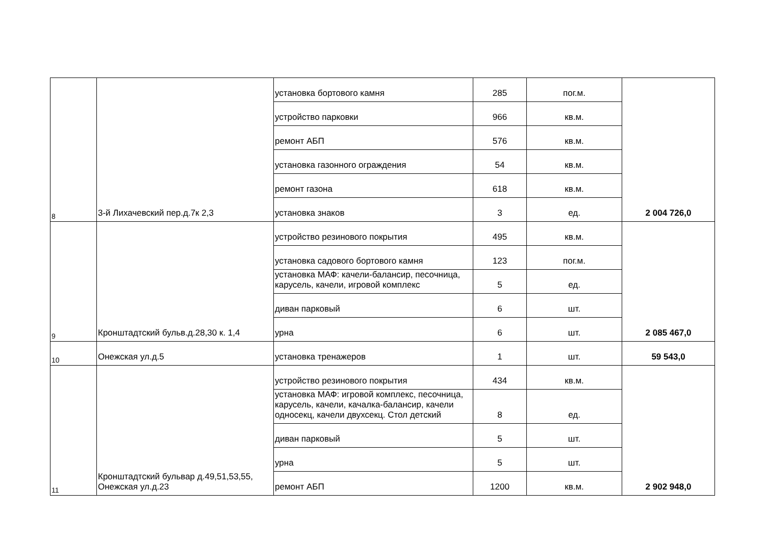| 8 | 3-й Лихачевский пер.д.7к 2,3 | установка бортового камня | 285 | пог.м. | 2 004 726,0 |
| | | устройство парковки | 966 | кв.м. | |
| | | ремонт АБП | 576 | кв.м. | |
| | | установка газонного ограждения | 54 | кв.м. | |
| | | ремонт газона | 618 | кв.м. | |
| | | установка знаков | 3 | ед. | |
| 9 | Кронштадтский бульв.д.28,30 к. 1,4 | устройство резинового покрытия | 495 | кв.м. | 2 085 467,0 |
| | | установка садового бортового камня | 123 | пог.м. | |
| | | установка МАФ: качели-балансир, песочница, карусель, качели, игровой комплекс | 5 | ед. | |
| | | диван парковый | 6 | шт. | |
| | | урна | 6 | шт. | |
| 10 | Онежская ул.д.5 | установка тренажеров | 1 | шт. | 59 543,0 |
| 11 | Кронштадтский бульвар д.49,51,53,55, Онежская ул.д.23 | устройство резинового покрытия | 434 | кв.м. | 2 902 948,0 |
| | | установка МАФ: игровой комплекс, песочница, карусель, качели, качалка-балансир, качели односекц, качели двухсекц. Стол детский | 8 | ед. | |
| | | диван парковый | 5 | шт. | |
| | | урна | 5 | шт. | |
| | | ремонт АБП | 1200 | кв.м. | |